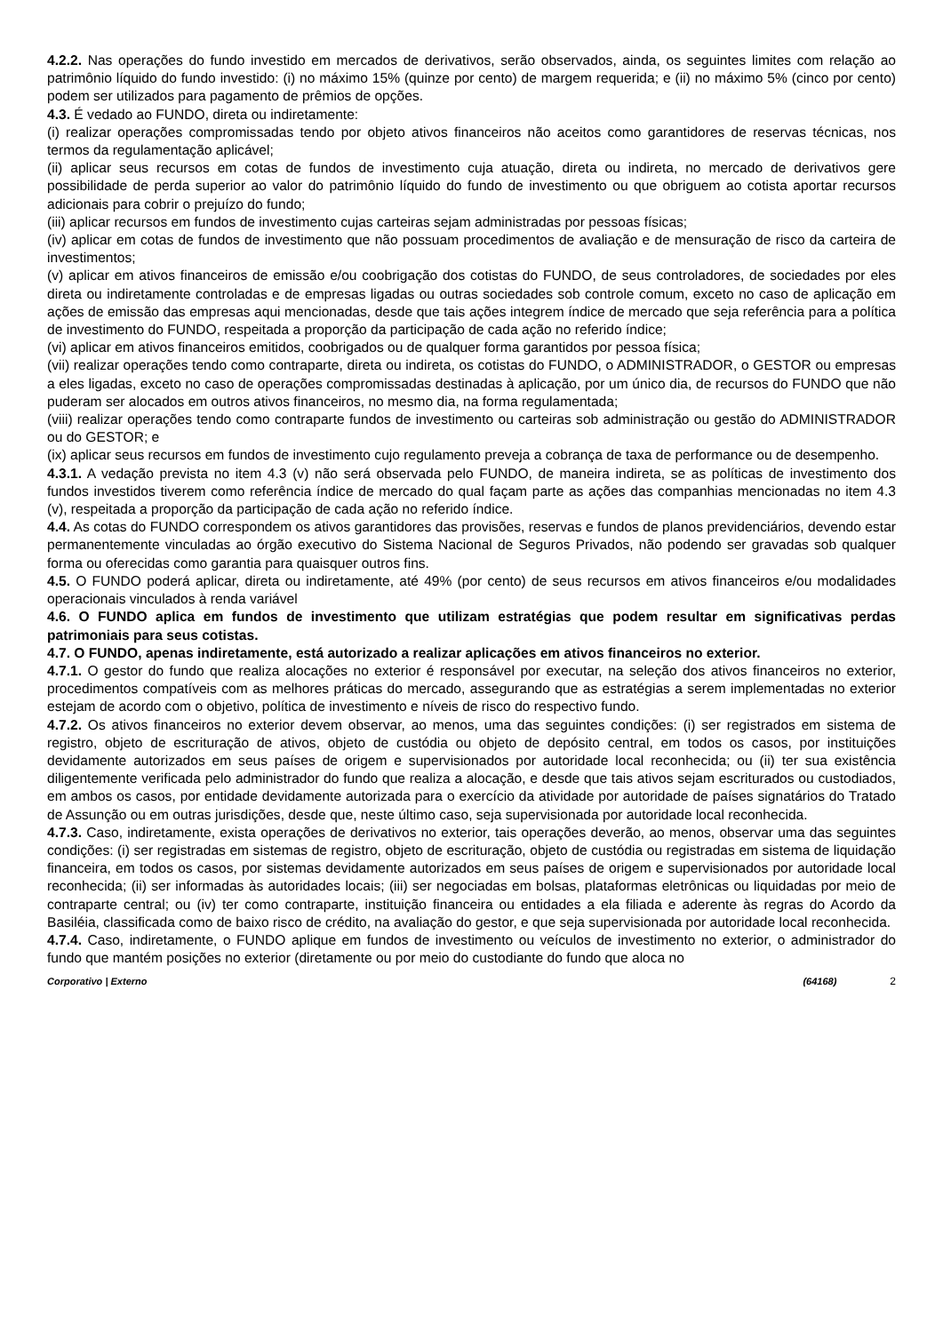4.2.2. Nas operações do fundo investido em mercados de derivativos, serão observados, ainda, os seguintes limites com relação ao patrimônio líquido do fundo investido: (i) no máximo 15% (quinze por cento) de margem requerida; e (ii) no máximo 5% (cinco por cento) podem ser utilizados para pagamento de prêmios de opções.
4.3. É vedado ao FUNDO, direta ou indiretamente:
(i) realizar operações compromissadas tendo por objeto ativos financeiros não aceitos como garantidores de reservas técnicas, nos termos da regulamentação aplicável;
(ii) aplicar seus recursos em cotas de fundos de investimento cuja atuação, direta ou indireta, no mercado de derivativos gere possibilidade de perda superior ao valor do patrimônio líquido do fundo de investimento ou que obriguem ao cotista aportar recursos adicionais para cobrir o prejuízo do fundo;
(iii) aplicar recursos em fundos de investimento cujas carteiras sejam administradas por pessoas físicas;
(iv) aplicar em cotas de fundos de investimento que não possuam procedimentos de avaliação e de mensuração de risco da carteira de investimentos;
(v) aplicar em ativos financeiros de emissão e/ou coobrigação dos cotistas do FUNDO, de seus controladores, de sociedades por eles direta ou indiretamente controladas e de empresas ligadas ou outras sociedades sob controle comum, exceto no caso de aplicação em ações de emissão das empresas aqui mencionadas, desde que tais ações integrem índice de mercado que seja referência para a política de investimento do FUNDO, respeitada a proporção da participação de cada ação no referido índice;
(vi) aplicar em ativos financeiros emitidos, coobrigados ou de qualquer forma garantidos por pessoa física;
(vii) realizar operações tendo como contraparte, direta ou indireta, os cotistas do FUNDO, o ADMINISTRADOR, o GESTOR ou empresas a eles ligadas, exceto no caso de operações compromissadas destinadas à aplicação, por um único dia, de recursos do FUNDO que não puderam ser alocados em outros ativos financeiros, no mesmo dia, na forma regulamentada;
(viii) realizar operações tendo como contraparte fundos de investimento ou carteiras sob administração ou gestão do ADMINISTRADOR ou do GESTOR; e
(ix) aplicar seus recursos em fundos de investimento cujo regulamento preveja a cobrança de taxa de performance ou de desempenho.
4.3.1. A vedação prevista no item 4.3 (v) não será observada pelo FUNDO, de maneira indireta, se as políticas de investimento dos fundos investidos tiverem como referência índice de mercado do qual façam parte as ações das companhias mencionadas no item 4.3 (v), respeitada a proporção da participação de cada ação no referido índice.
4.4. As cotas do FUNDO correspondem os ativos garantidores das provisões, reservas e fundos de planos previdenciários, devendo estar permanentemente vinculadas ao órgão executivo do Sistema Nacional de Seguros Privados, não podendo ser gravadas sob qualquer forma ou oferecidas como garantia para quaisquer outros fins.
4.5. O FUNDO poderá aplicar, direta ou indiretamente, até 49% (por cento) de seus recursos em ativos financeiros e/ou modalidades operacionais vinculados à renda variável
4.6. O FUNDO aplica em fundos de investimento que utilizam estratégias que podem resultar em significativas perdas patrimoniais para seus cotistas.
4.7. O FUNDO, apenas indiretamente, está autorizado a realizar aplicações em ativos financeiros no exterior.
4.7.1. O gestor do fundo que realiza alocações no exterior é responsável por executar, na seleção dos ativos financeiros no exterior, procedimentos compatíveis com as melhores práticas do mercado, assegurando que as estratégias a serem implementadas no exterior estejam de acordo com o objetivo, política de investimento e níveis de risco do respectivo fundo.
4.7.2. Os ativos financeiros no exterior devem observar, ao menos, uma das seguintes condições: (i) ser registrados em sistema de registro, objeto de escrituração de ativos, objeto de custódia ou objeto de depósito central, em todos os casos, por instituições devidamente autorizados em seus países de origem e supervisionados por autoridade local reconhecida; ou (ii) ter sua existência diligentemente verificada pelo administrador do fundo que realiza a alocação, e desde que tais ativos sejam escriturados ou custodiados, em ambos os casos, por entidade devidamente autorizada para o exercício da atividade por autoridade de países signatários do Tratado de Assunção ou em outras jurisdições, desde que, neste último caso, seja supervisionada por autoridade local reconhecida.
4.7.3. Caso, indiretamente, exista operações de derivativos no exterior, tais operações deverão, ao menos, observar uma das seguintes condições: (i) ser registradas em sistemas de registro, objeto de escrituração, objeto de custódia ou registradas em sistema de liquidação financeira, em todos os casos, por sistemas devidamente autorizados em seus países de origem e supervisionados por autoridade local reconhecida; (ii) ser informadas às autoridades locais; (iii) ser negociadas em bolsas, plataformas eletrônicas ou liquidadas por meio de contraparte central; ou (iv) ter como contraparte, instituição financeira ou entidades a ela filiada e aderente às regras do Acordo da Basiléia, classificada como de baixo risco de crédito, na avaliação do gestor, e que seja supervisionada por autoridade local reconhecida.
4.7.4. Caso, indiretamente, o FUNDO aplique em fundos de investimento ou veículos de investimento no exterior, o administrador do fundo que mantém posições no exterior (diretamente ou por meio do custodiante do fundo que aloca no
Corporativo | Externo (64168) 2